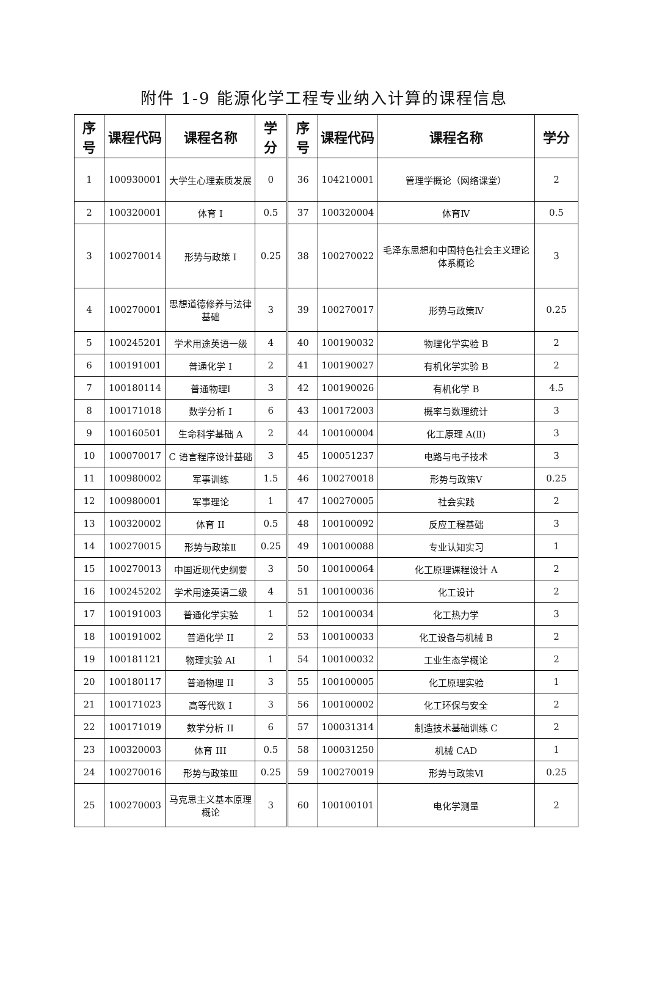附件 1-9 能源化学工程专业纳入计算的课程信息
| 序号 | 课程代码 | 课程名称 | 学分 | 序号 | 课程代码 | 课程名称 | 学分 |
| --- | --- | --- | --- | --- | --- | --- | --- |
| 1 | 100930001 | 大学生心理素质发展 | 0 | 36 | 104210001 | 管理学概论（网络课堂） | 2 |
| 2 | 100320001 | 体育 I | 0.5 | 37 | 100320004 | 体育Ⅳ | 0.5 |
| 3 | 100270014 | 形势与政策 I | 0.25 | 38 | 100270022 | 毛泽东思想和中国特色社会主义理论体系概论 | 3 |
| 4 | 100270001 | 思想道德修养与法律基础 | 3 | 39 | 100270017 | 形势与政策Ⅳ | 0.25 |
| 5 | 100245201 | 学术用途英语一级 | 4 | 40 | 100190032 | 物理化学实验 B | 2 |
| 6 | 100191001 | 普通化学 I | 2 | 41 | 100190027 | 有机化学实验 B | 2 |
| 7 | 100180114 | 普通物理Ⅰ | 3 | 42 | 100190026 | 有机化学 B | 4.5 |
| 8 | 100171018 | 数学分析 I | 6 | 43 | 100172003 | 概率与数理统计 | 3 |
| 9 | 100160501 | 生命科学基础 A | 2 | 44 | 100100004 | 化工原理 A(Ⅱ) | 3 |
| 10 | 100070017 | C 语言程序设计基础 | 3 | 45 | 100051237 | 电路与电子技术 | 3 |
| 11 | 100980002 | 军事训练 | 1.5 | 46 | 100270018 | 形势与政策Ⅴ | 0.25 |
| 12 | 100980001 | 军事理论 | 1 | 47 | 100270005 | 社会实践 | 2 |
| 13 | 100320002 | 体育 II | 0.5 | 48 | 100100092 | 反应工程基础 | 3 |
| 14 | 100270015 | 形势与政策Ⅱ | 0.25 | 49 | 100100088 | 专业认知实习 | 1 |
| 15 | 100270013 | 中国近现代史纲要 | 3 | 50 | 100100064 | 化工原理课程设计 A | 2 |
| 16 | 100245202 | 学术用途英语二级 | 4 | 51 | 100100036 | 化工设计 | 2 |
| 17 | 100191003 | 普通化学实验 | 1 | 52 | 100100034 | 化工热力学 | 3 |
| 18 | 100191002 | 普通化学 II | 2 | 53 | 100100033 | 化工设备与机械 B | 2 |
| 19 | 100181121 | 物理实验 AⅠ | 1 | 54 | 100100032 | 工业生态学概论 | 2 |
| 20 | 100180117 | 普通物理 II | 3 | 55 | 100100005 | 化工原理实验 | 1 |
| 21 | 100171023 | 高等代数 I | 3 | 56 | 100100002 | 化工环保与安全 | 2 |
| 22 | 100171019 | 数学分析 II | 6 | 57 | 100031314 | 制造技术基础训练 C | 2 |
| 23 | 100320003 | 体育 III | 0.5 | 58 | 100031250 | 机械 CAD | 1 |
| 24 | 100270016 | 形势与政策Ⅲ | 0.25 | 59 | 100270019 | 形势与政策Ⅵ | 0.25 |
| 25 | 100270003 | 马克思主义基本原理概论 | 3 | 60 | 100100101 | 电化学测量 | 2 |